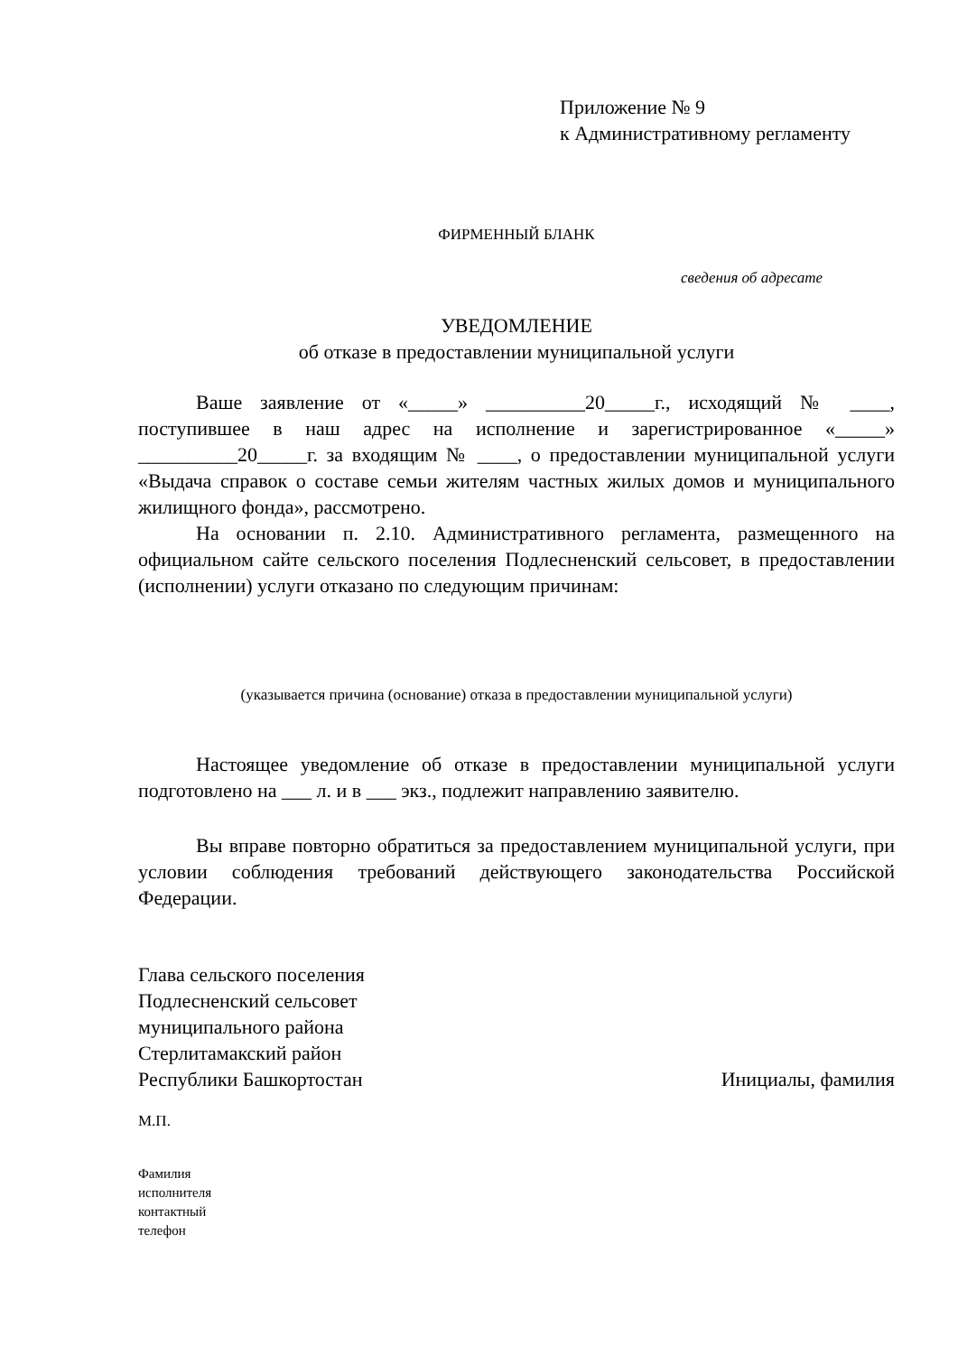Приложение № 9
к Административному регламенту
ФИРМЕННЫЙ БЛАНК
сведения об адресате
УВЕДОМЛЕНИЕ
об отказе в предоставлении муниципальной услуги
Ваше заявление от «_____» __________20_____г., исходящий № ____, поступившее в наш адрес на исполнение и зарегистрированное «_____» __________20_____г. за входящим № ____, о предоставлении муниципальной услуги «Выдача справок о составе семьи жителям частных жилых домов и муниципального жилищного фонда», рассмотрено.
На основании п. 2.10. Административного регламента, размещенного на официальном сайте сельского поселения Подлесненский сельсовет, в предоставлении (исполнении) услуги отказано по следующим причинам:
(указывается причина (основание) отказа в предоставлении муниципальной услуги)
Настоящее уведомление об отказе в предоставлении муниципальной услуги подготовлено на ___ л. и в ___ экз., подлежит направлению заявителю.
Вы вправе повторно обратиться за предоставлением муниципальной услуги, при условии соблюдения требований действующего законодательства Российской Федерации.
Глава сельского поселения
Подлесненский сельсовет
муниципального района
Стерлитамакский район
Республики Башкортостан
Инициалы, фамилия
М.П.
Фамилия
исполнителя
контактный
телефон